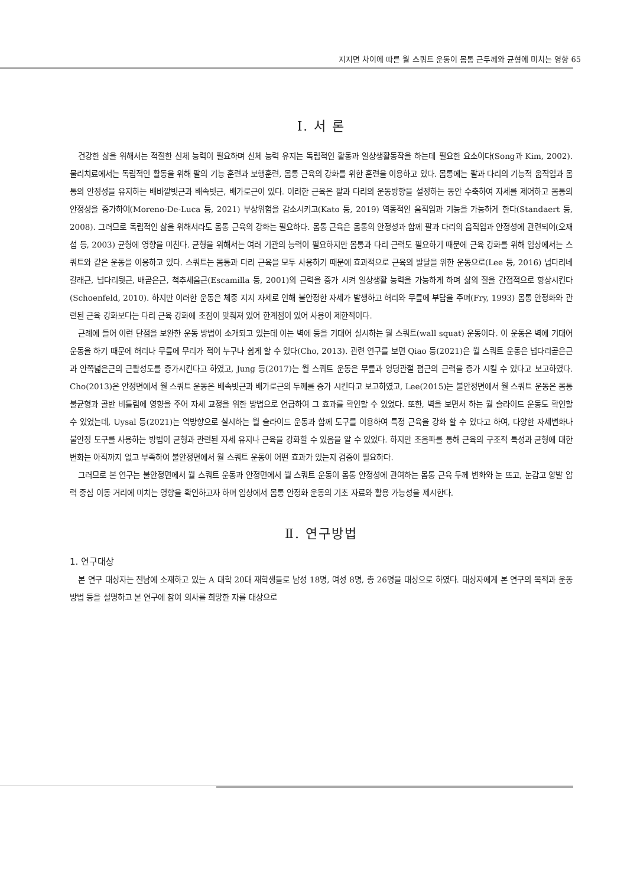지지면 차이에 따른 월 스쿼트 운동이 몸통 근두께와 균형에 미치는 영향 65
Ⅰ. 서 론
건강한 삶을 위해서는 적절한 신체 능력이 필요하며 신체 능력 유지는 독립적인 활동과 일상생활동작을 하는데 필요한 요소이다(Song과 Kim, 2002). 물리치료에서는 독립적인 활동을 위해 팔의 기능 훈련과 보행훈련, 몸통 근육의 강화를 위한 훈련을 이용하고 있다. 몸통에는 팔과 다리의 기능적 움직임과 몸통의 안정성을 유지하는 배바깥빗근과 배속빗근, 배가로근이 있다. 이러한 근육은 팔과 다리의 운동방향을 설정하는 동안 수축하여 자세를 제어하고 몸통의 안정성을 증가하여(Moreno-De-Luca 등, 2021) 부상위험을 감소시키고(Kato 등, 2019) 역동적인 움직임과 기능을 가능하게 한다(Standaert 등, 2008). 그러므로 독립적인 삶을 위해서라도 몸통 근육의 강화는 필요하다. 몸통 근육은 몸통의 안정성과 함께 팔과 다리의 움직임과 안정성에 관련되어(오재섭 등, 2003) 균형에 영향을 미친다. 균형을 위해서는 여러 기관의 능력이 필요하지만 몸통과 다리 근력도 필요하기 때문에 근육 강화를 위해 임상에서는 스쿼트와 같은 운동을 이용하고 있다. 스쿼트는 몸통과 다리 근육을 모두 사용하기 때문에 효과적으로 근육의 발달을 위한 운동으로(Lee 등, 2016) 넙다리네갈래근, 넙다리뒷근, 배곧은근, 척추세움근(Escamilla 등, 2001)의 근력을 증가 시켜 일상생활 능력을 가능하게 하며 삶의 질을 간접적으로 향상시킨다(Schoenfeld, 2010). 하지만 이러한 운동은 체중 지지 자세로 인해 불안정한 자세가 발생하고 허리와 무릎에 부담을 주며(Fry, 1993) 몸통 안정화와 관련된 근육 강화보다는 다리 근육 강화에 초점이 맞춰져 있어 한계점이 있어 사용이 제한적이다.
근례에 들어 이런 단점을 보완한 운동 방법이 소개되고 있는데 이는 벽에 등을 기대어 실시하는 월 스쿼트(wall squat) 운동이다. 이 운동은 벽에 기대어 운동을 하기 때문에 허리나 무릎에 무리가 적어 누구나 쉽게 할 수 있다(Cho, 2013). 관련 연구를 보면 Qiao 등(2021)은 월 스쿼트 운동은 넙다리곧은근과 안쪽넓은근의 근활성도를 증가시킨다고 하였고, Jung 등(2017)는 월 스쿼트 운동은 무릎과 엉덩관절 폄근의 근력을 증가 시킬 수 있다고 보고하였다. Cho(2013)은 안정면에서 월 스쿼트 운동은 배속빗근과 배가로근의 두께를 증가 시킨다고 보고하였고, Lee(2015)는 불안정면에서 월 스쿼트 운동은 몸통 불균형과 골반 비틀림에 영향을 주어 자세 교정을 위한 방법으로 언급하여 그 효과를 확인할 수 있었다. 또한, 벽을 보면서 하는 월 슬라이드 운동도 확인할 수 있었는데, Uysal 등(2021)는 역방향으로 실시하는 월 슬라이드 운동과 함께 도구를 이용하여 특정 근육을 강화 할 수 있다고 하여, 다양한 자세변화나 불안정 도구를 사용하는 방법이 균형과 관련된 자세 유지나 근육을 강화할 수 있음을 알 수 있었다. 하지만 초음파를 통해 근육의 구조적 특성과 균형에 대한 변화는 아직까지 없고 부족하여 불안정면에서 월 스쿼트 운동이 어떤 효과가 있는지 검증이 필요하다.
그러므로 본 연구는 불안정면에서 월 스쿼트 운동과 안정면에서 월 스쿼트 운동이 몸통 안정성에 관여하는 몸통 근육 두께 변화와 눈 뜨고, 눈감고 양발 압력 중심 이동 거리에 미치는 영향을 확인하고자 하며 임상에서 몸통 안정화 운동의 기초 자료와 활용 가능성을 제시한다.
Ⅱ. 연구방법
1. 연구대상
본 연구 대상자는 전남에 소재하고 있는 A 대학 20대 재학생들로 남성 18명, 여성 8명, 총 26명을 대상으로 하였다. 대상자에게 본 연구의 목적과 운동 방법 등을 설명하고 본 연구에 참여 의사를 희망한 자를 대상으로